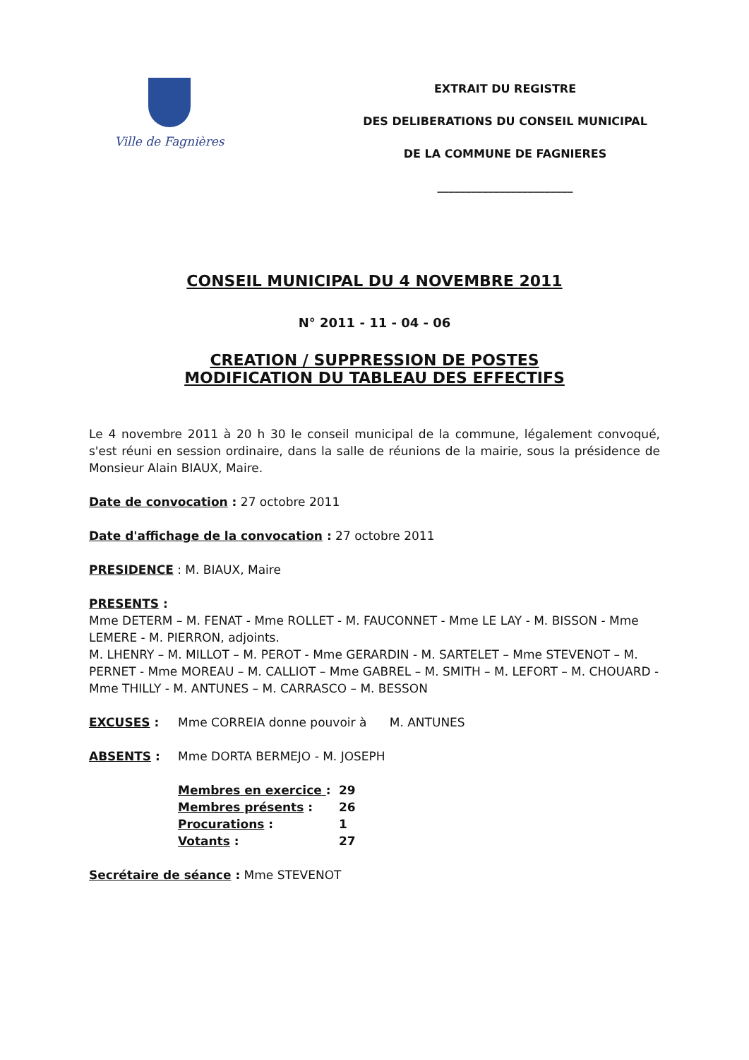Ville de Fagnières
EXTRAIT DU REGISTRE
DES DELIBERATIONS DU CONSEIL MUNICIPAL
DE LA COMMUNE DE FAGNIERES
________________________
CONSEIL MUNICIPAL DU 4 NOVEMBRE 2011
N° 2011 - 11 - 04 - 06
CREATION / SUPPRESSION DE POSTES
MODIFICATION DU TABLEAU DES EFFECTIFS
Le 4 novembre 2011 à 20 h 30 le conseil municipal de la commune, légalement convoqué, s'est réuni en session ordinaire, dans la salle de réunions de la mairie, sous la présidence de Monsieur Alain BIAUX, Maire.
Date de convocation : 27 octobre 2011
Date d'affichage de la convocation : 27 octobre 2011
PRESIDENCE : M. BIAUX, Maire
PRESENTS :
Mme DETERM – M. FENAT - Mme ROLLET - M. FAUCONNET - Mme LE LAY - M. BISSON - Mme LEMERE - M. PIERRON, adjoints.
M. LHENRY – M. MILLOT – M. PEROT - Mme GERARDIN - M. SARTELET – Mme STEVENOT – M. PERNET - Mme MOREAU – M. CALLIOT – Mme GABREL – M. SMITH – M. LEFORT – M. CHOUARD - Mme THILLY - M. ANTUNES – M. CARRASCO – M. BESSON
EXCUSES : Mme CORREIA donne pouvoir à M. ANTUNES
ABSENTS : Mme DORTA BERMEJO - M. JOSEPH
| Membres en exercice : | 29 |
| Membres présents : | 26 |
| Procurations : | 1 |
| Votants : | 27 |
Secrétaire de séance : Mme STEVENOT